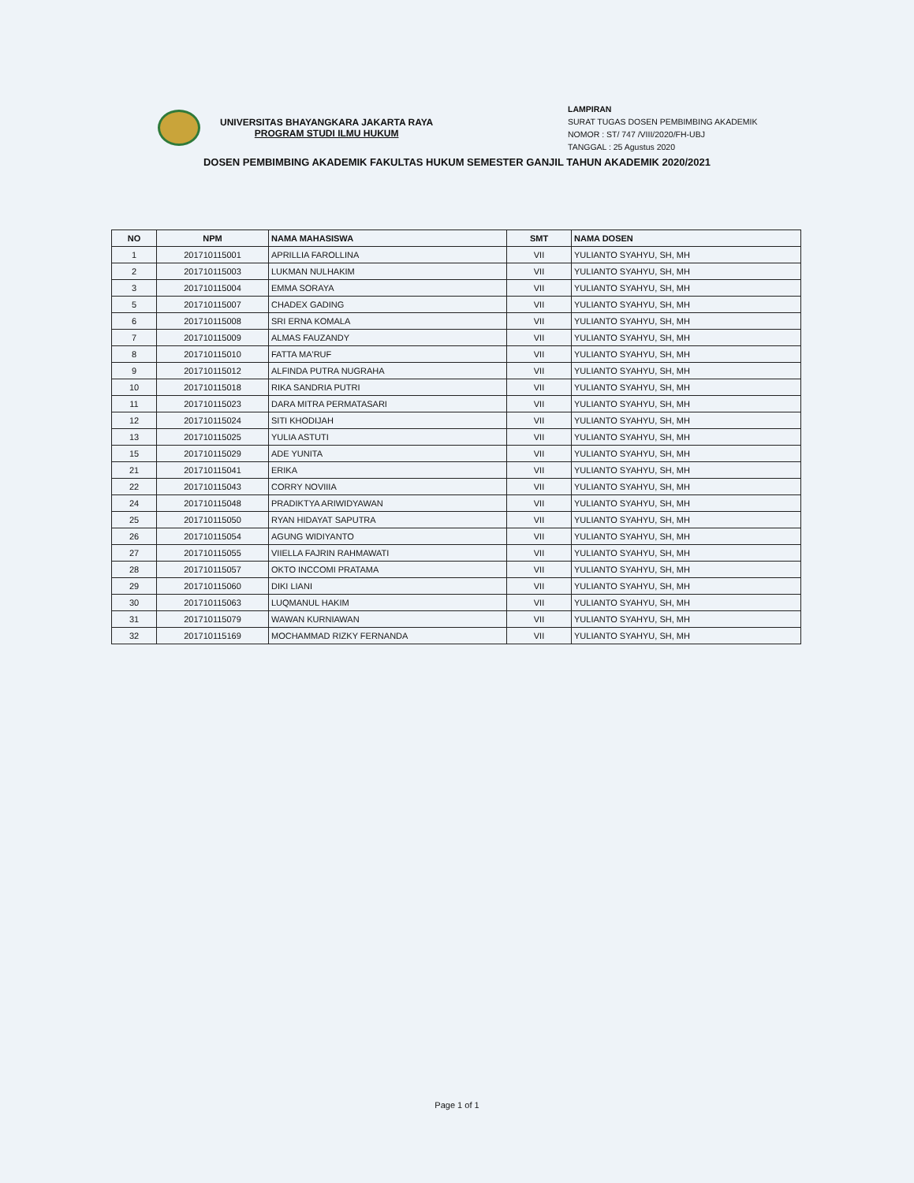UNIVERSITAS BHAYANGKARA JAKARTA RAYA
PROGRAM STUDI ILMU HUKUM
LAMPIRAN
SURAT TUGAS DOSEN PEMBIMBING AKADEMIK
NOMOR : ST/ 747 /VIII/2020/FH-UBJ
TANGGAL : 25 Agustus 2020
DOSEN PEMBIMBING AKADEMIK FAKULTAS HUKUM SEMESTER GANJIL TAHUN AKADEMIK 2020/2021
| NO | NPM | NAMA MAHASISWA | SMT | NAMA DOSEN |
| --- | --- | --- | --- | --- |
| 1 | 201710115001 | APRILLIA FAROLLINA | VII | YULIANTO SYAHYU, SH, MH |
| 2 | 201710115003 | LUKMAN NULHAKIM | VII | YULIANTO SYAHYU, SH, MH |
| 3 | 201710115004 | EMMA SORAYA | VII | YULIANTO SYAHYU, SH, MH |
| 5 | 201710115007 | CHADEX GADING | VII | YULIANTO SYAHYU, SH, MH |
| 6 | 201710115008 | SRI ERNA KOMALA | VII | YULIANTO SYAHYU, SH, MH |
| 7 | 201710115009 | ALMAS FAUZANDY | VII | YULIANTO SYAHYU, SH, MH |
| 8 | 201710115010 | FATTA MA'RUF | VII | YULIANTO SYAHYU, SH, MH |
| 9 | 201710115012 | ALFINDA PUTRA NUGRAHA | VII | YULIANTO SYAHYU, SH, MH |
| 10 | 201710115018 | RIKA SANDRIA PUTRI | VII | YULIANTO SYAHYU, SH, MH |
| 11 | 201710115023 | DARA MITRA PERMATASARI | VII | YULIANTO SYAHYU, SH, MH |
| 12 | 201710115024 | SITI KHODIJAH | VII | YULIANTO SYAHYU, SH, MH |
| 13 | 201710115025 | YULIA ASTUTI | VII | YULIANTO SYAHYU, SH, MH |
| 15 | 201710115029 | ADE YUNITA | VII | YULIANTO SYAHYU, SH, MH |
| 21 | 201710115041 | ERIKA | VII | YULIANTO SYAHYU, SH, MH |
| 22 | 201710115043 | CORRY NOVIIIA | VII | YULIANTO SYAHYU, SH, MH |
| 24 | 201710115048 | PRADIKTYA ARIWIDYAWAN | VII | YULIANTO SYAHYU, SH, MH |
| 25 | 201710115050 | RYAN HIDAYAT SAPUTRA | VII | YULIANTO SYAHYU, SH, MH |
| 26 | 201710115054 | AGUNG WIDIYANTO | VII | YULIANTO SYAHYU, SH, MH |
| 27 | 201710115055 | VIIELLA FAJRIN RAHMAWATI | VII | YULIANTO SYAHYU, SH, MH |
| 28 | 201710115057 | OKTO INCCOMI PRATAMA | VII | YULIANTO SYAHYU, SH, MH |
| 29 | 201710115060 | DIKI LIANI | VII | YULIANTO SYAHYU, SH, MH |
| 30 | 201710115063 | LUQMANUL HAKIM | VII | YULIANTO SYAHYU, SH, MH |
| 31 | 201710115079 | WAWAN KURNIAWAN | VII | YULIANTO SYAHYU, SH, MH |
| 32 | 201710115169 | MOCHAMMAD RIZKY FERNANDA | VII | YULIANTO SYAHYU, SH, MH |
Page 1 of 1